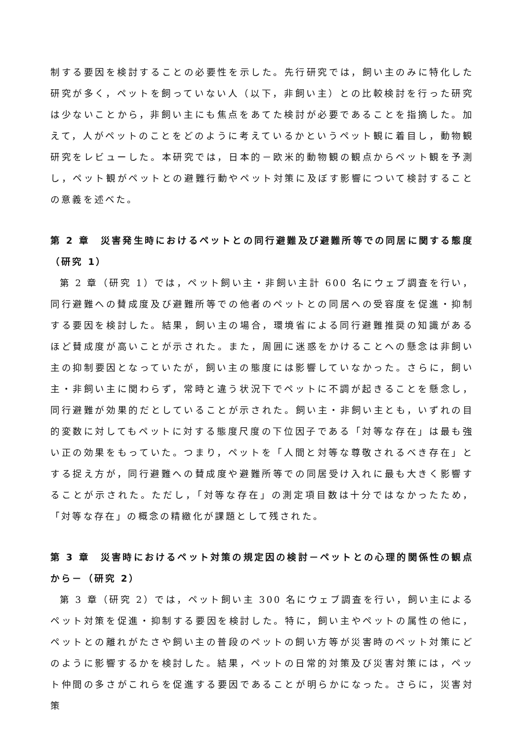制する要因を検討することの必要性を示した。先行研究では，飼い主のみに特化した研究が多く，ペットを飼っていない人（以下，非飼い主）との比較検討を行った研究は少ないことから，非飼い主にも焦点をあてた検討が必要であることを指摘した。加えて，人がペットのことをどのように考えているかというペット観に着目し，動物観研究をレビューした。本研究では，日本的－欧米的動物観の観点からペット観を予測し，ペット観がペットとの避難行動やペット対策に及ぼす影響について検討することの意義を述べた。
第 2 章　災害発生時におけるペットとの同行避難及び避難所等での同居に関する態度（研究 1）
第 2 章（研究 1）では，ペット飼い主・非飼い主計 600 名にウェブ調査を行い，同行避難への賛成度及び避難所等での他者のペットとの同居への受容度を促進・抑制する要因を検討した。結果，飼い主の場合，環境省による同行避難推奨の知識があるほど賛成度が高いことが示された。また，周囲に迷惑をかけることへの懸念は非飼い主の抑制要因となっていたが，飼い主の態度には影響していなかった。さらに，飼い主・非飼い主に関わらず，常時と違う状況下でペットに不調が起きることを懸念し，同行避難が効果的だとしていることが示された。飼い主・非飼い主とも，いずれの目的変数に対してもペットに対する態度尺度の下位因子である「対等な存在」は最も強い正の効果をもっていた。つまり，ペットを「人間と対等な尊敬されるべき存在」とする捉え方が，同行避難への賛成度や避難所等での同居受け入れに最も大きく影響することが示された。ただし，「対等な存在」の測定項目数は十分ではなかったため，「対等な存在」の概念の精緻化が課題として残された。
第 3 章　災害時におけるペット対策の規定因の検討－ペットとの心理的関係性の観点から－（研究 2）
第 3 章（研究 2）では，ペット飼い主 300 名にウェブ調査を行い，飼い主によるペット対策を促進・抑制する要因を検討した。特に，飼い主やペットの属性の他に，ペットとの離れがたさや飼い主の普段のペットの飼い方等が災害時のペット対策にどのように影響するかを検討した。結果，ペットの日常的対策及び災害対策には，ペット仲間の多さがこれらを促進する要因であることが明らかになった。さらに，災害対策